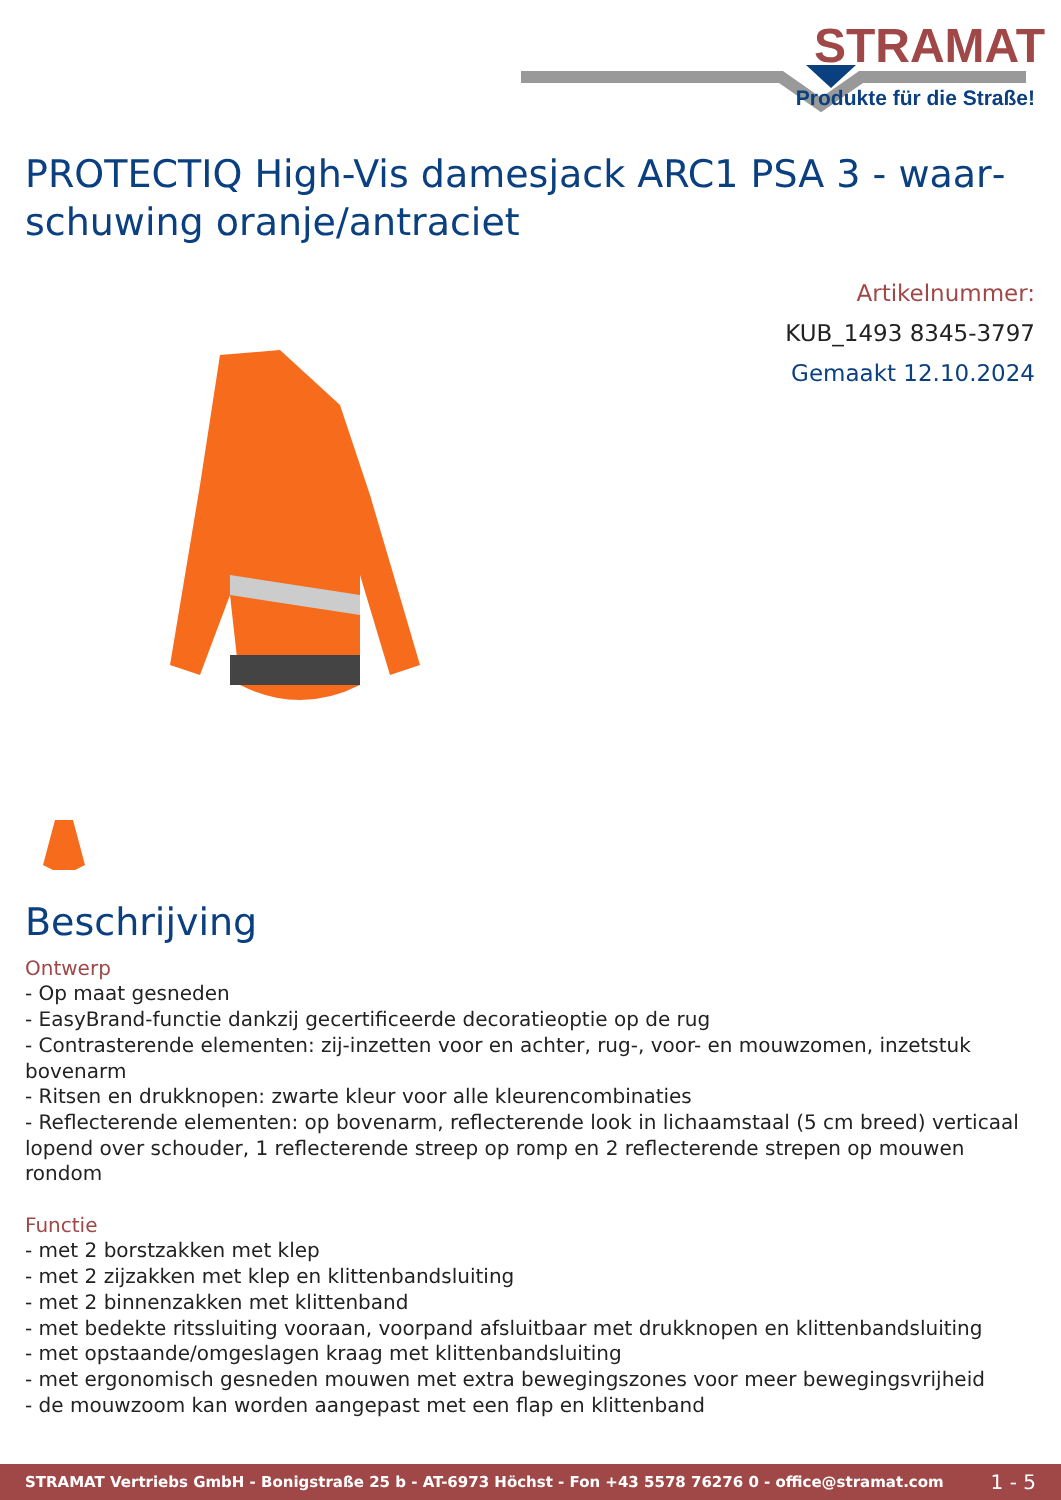STRAMAT
Produkte für die Straße!
PROTECTIQ High-Vis damesjack ARC1 PSA 3 - waar­schuwing oranje/antraciet
Artikelnummer:
KUB_1493 8345-3797
Gemaakt 12.10.2024
Beschrijving
Ontwerp
- Op maat gesneden
- EasyBrand-functie dankzij gecertificeerde decoratieoptie op de rug
- Contrasterende elementen: zij-inzetten voor en achter, rug-, voor- en mouwzomen, inzetstuk bovenarm
- Ritsen en drukknopen: zwarte kleur voor alle kleurencombinaties
- Reflecterende elementen: op bovenarm, reflecterende look in lichaamstaal (5 cm breed) verticaal lopend over schouder, 1 reflecterende streep op romp en 2 reflecterende strepen op mouwen rondom
Functie
- met 2 borstzakken met klep
- met 2 zijzakken met klep en klittenbandsluiting
- met 2 binnenzakken met klittenband
- met bedekte ritssluiting vooraan, voorpand afsluitbaar met drukknopen en klittenbandsluiting
- met opstaande/omgeslagen kraag met klittenbandsluiting
- met ergonomisch gesneden mouwen met extra bewegingszones voor meer bewegingsvrijheid
- de mouwzoom kan worden aangepast met een flap en klittenband
STRAMAT Vertriebs GmbH - Bonigstraße 25 b - AT-6973 Höchst - Fon +43 5578 76276 0 - office@stramat.com 1 - 5